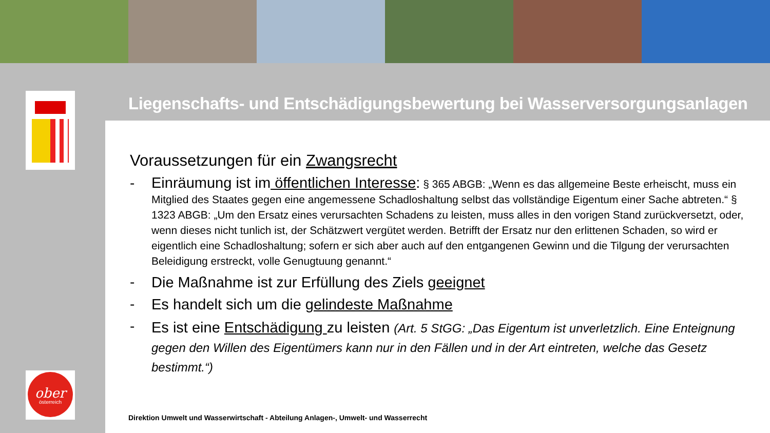Liegenschafts- und Entschädigungsbewertung bei Wasserversorgungsanlagen
Voraussetzungen für ein Zwangsrecht
-
Einräumung ist im öffentlichen Interesse: § 365 ABGB: „Wenn es das allgemeine Beste erheischt, muss ein Mitglied des Staates gegen eine angemessene Schadloshaltung selbst das vollständige Eigentum einer Sache abtreten.“ § 1323 ABGB: „Um den Ersatz eines verursachten Schadens zu leisten, muss alles in den vorigen Stand zurückversetzt, oder, wenn dieses nicht tunlich ist, der Schätzwert vergütet werden. Betrifft der Ersatz nur den erlittenen Schaden, so wird er eigentlich eine Schadloshaltung; sofern er sich aber auch auf den entgangenen Gewinn und die Tilgung der verursachten Beleidigung erstreckt, volle Genugtuung genannt.“
- Die Maßnahme ist zur Erfüllung des Ziels geeignet
- Es handelt sich um die gelindeste Maßnahme
-
Es ist eine Entschädigung zu leisten (Art. 5 StGG: „Das Eigentum ist unverletzlich. Eine Enteignung gegen den Willen des Eigentümers kann nur in den Fällen und in der Art eintreten, welche das Gesetz bestimmt.“)
ober
österreich
Direktion Umwelt und Wasserwirtschaft - Abteilung Anlagen-, Umwelt- und Wasserrecht